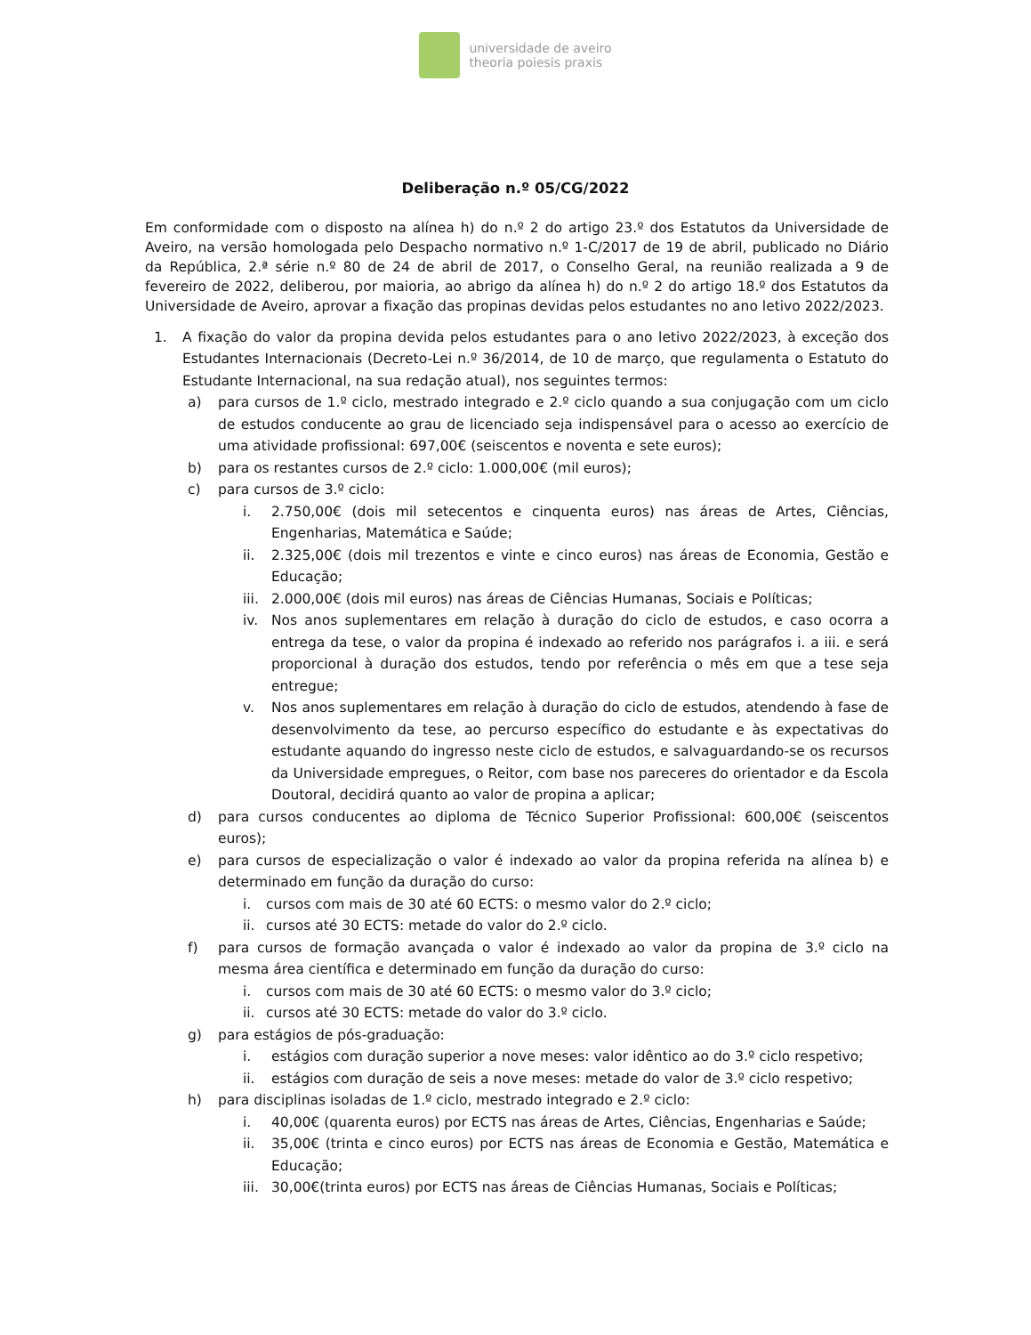universidade de aveiro
theoria poiesis praxis
Deliberação n.º 05/CG/2022
Em conformidade com o disposto na alínea h) do n.º 2 do artigo 23.º dos Estatutos da Universidade de Aveiro, na versão homologada pelo Despacho normativo n.º 1-C/2017 de 19 de abril, publicado no Diário da República, 2.ª série n.º 80 de 24 de abril de 2017, o Conselho Geral, na reunião realizada a 9 de fevereiro de 2022, deliberou, por maioria, ao abrigo da alínea h) do n.º 2 do artigo 18.º dos Estatutos da Universidade de Aveiro, aprovar a fixação das propinas devidas pelos estudantes no ano letivo 2022/2023.
1. A fixação do valor da propina devida pelos estudantes para o ano letivo 2022/2023, à exceção dos Estudantes Internacionais (Decreto-Lei n.º 36/2014, de 10 de março, que regulamenta o Estatuto do Estudante Internacional, na sua redação atual), nos seguintes termos:
a) para cursos de 1.º ciclo, mestrado integrado e 2.º ciclo quando a sua conjugação com um ciclo de estudos conducente ao grau de licenciado seja indispensável para o acesso ao exercício de uma atividade profissional: 697,00€ (seiscentos e noventa e sete euros);
b) para os restantes cursos de 2.º ciclo: 1.000,00€ (mil euros);
c) para cursos de 3.º ciclo:
i. 2.750,00€ (dois mil setecentos e cinquenta euros) nas áreas de Artes, Ciências, Engenharias, Matemática e Saúde;
ii. 2.325,00€ (dois mil trezentos e vinte e cinco euros) nas áreas de Economia, Gestão e Educação;
iii.
2.000,00€ (dois mil euros) nas áreas de Ciências Humanas, Sociais e Políticas;
iv. Nos anos suplementares em relação à duração do ciclo de estudos, e caso ocorra a entrega da tese, o valor da propina é indexado ao referido nos parágrafos i. a iii. e será proporcional à duração dos estudos, tendo por referência o mês em que a tese seja entregue;
v. Nos anos suplementares em relação à duração do ciclo de estudos, atendendo à fase de desenvolvimento da tese, ao percurso específico do estudante e às expectativas do estudante aquando do ingresso neste ciclo de estudos, e salvaguardando-se os recursos da Universidade empregues, o Reitor, com base nos pareceres do orientador e da Escola Doutoral, decidirá quanto ao valor de propina a aplicar;
d) para cursos conducentes ao diploma de Técnico Superior Profissional: 600,00€ (seiscentos euros);
e) para cursos de especialização o valor é indexado ao valor da propina referida na alínea b) e determinado em função da duração do curso:
i. cursos com mais de 30 até 60 ECTS: o mesmo valor do 2.º ciclo;
ii.
cursos até 30 ECTS: metade do valor do 2.º ciclo.
f) para cursos de formação avançada o valor é indexado ao valor da propina de 3.º ciclo na mesma área científica e determinado em função da duração do curso:
i. cursos com mais de 30 até 60 ECTS: o mesmo valor do 3.º ciclo;
ii.
cursos até 30 ECTS: metade do valor do 3.º ciclo.
g) para estágios de pós-graduação:
i. estágios com duração superior a nove meses: valor idêntico ao do 3.º ciclo respetivo;
ii. estágios com duração de seis a nove meses: metade do valor de 3.º ciclo respetivo;
h) para disciplinas isoladas de 1.º ciclo, mestrado integrado e 2.º ciclo:
i. 40,00€ (quarenta euros) por ECTS nas áreas de Artes, Ciências, Engenharias e Saúde;
ii. 35,00€ (trinta e cinco euros) por ECTS nas áreas de Economia e Gestão, Matemática e Educação;
iii.
30,00€(trinta euros) por ECTS nas áreas de Ciências Humanas, Sociais e Políticas;